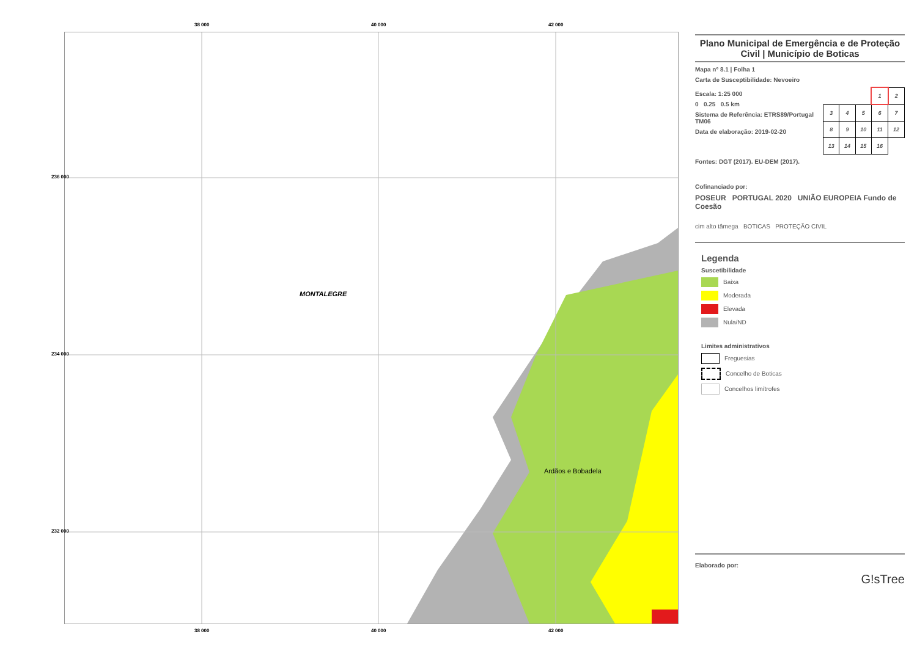38 000 40 000 42 000
MONTALEGRE
Ardãos e Bobadela
236 000
234 000
232 000
38 000 40 000 42 000
Plano Municipal de Emergência e de Proteção Civil | Município de Boticas
Mapa nº 8.1 | Folha 1
Carta de Susceptibilidade: Nevoeiro
Escala: 1:25 000
0 0.25 0.5 km
Sistema de Referência: ETRS89/Portugal TM06
Data de elaboração: 2019-02-20
| | | | 1 | 2 |
| 3 | 4 | 5 | 6 | 7 |
| 8 | 9 | 10 | 11 | 12 |
| 13 | 14 | 15 | 16 | |
Fontes: DGT (2017). EU-DEM (2017).
Cofinanciado por:
POSEUR PORTUGAL 2020 UNIÃO EUROPEIA Fundo de Coesão
cim alto tâmega BOTICAS PROTEÇÃO CIVIL
Legenda
Suscetibilidade
Baixa
Moderada
Elevada
Nula/ND
Limites administrativos
Freguesias
Concelho de Boticas
Concelhos limítrofes
Elaborado por:
G!sTree